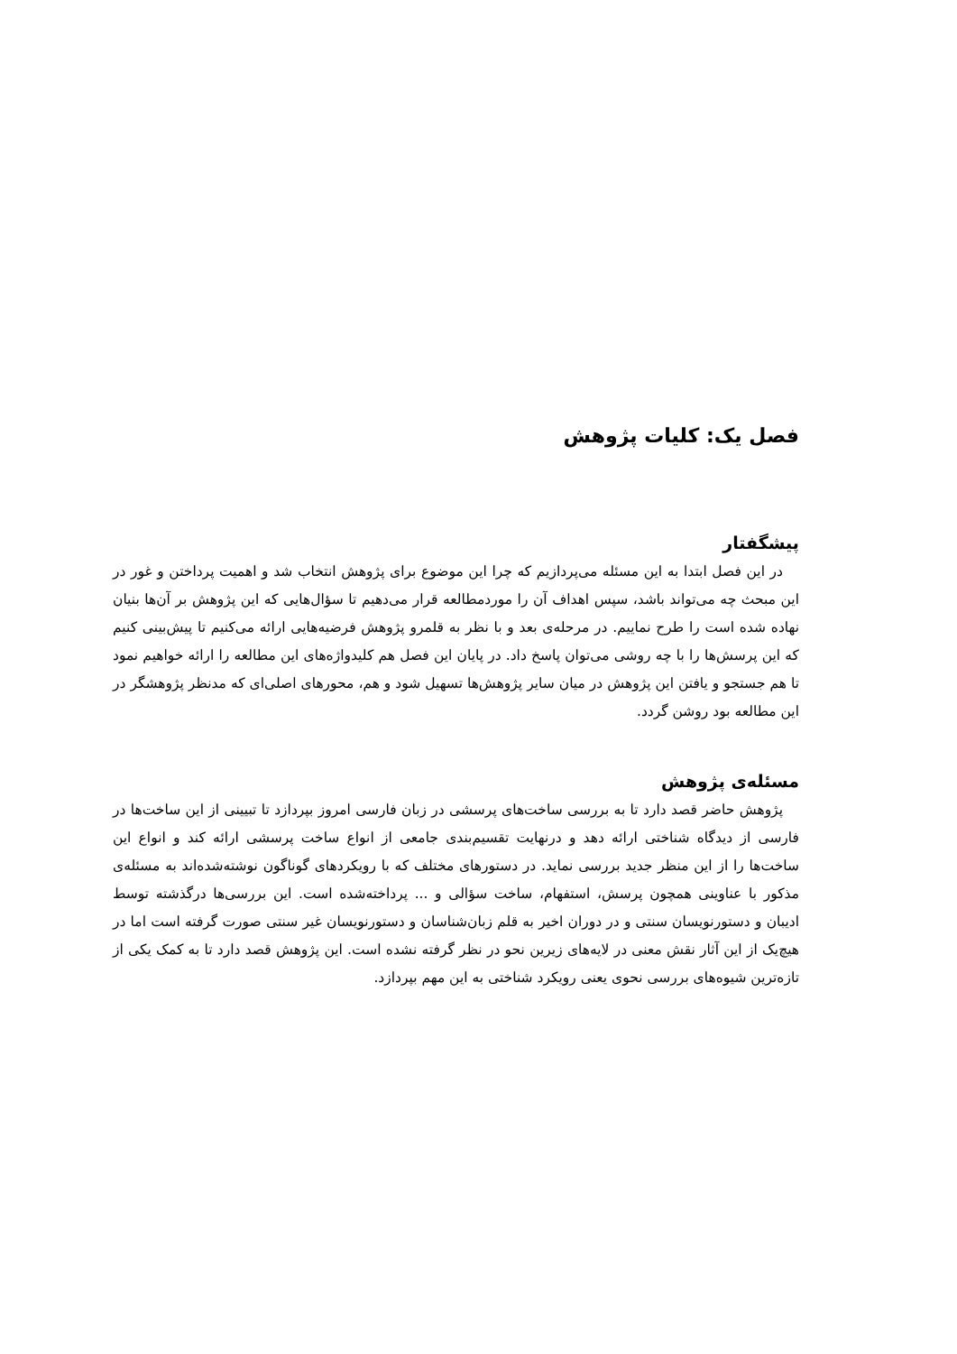فصل یک: کلیات پژوهش
پیشگفتار
در این فصل ابتدا به این مسئله می‌پردازیم که چرا این موضوع برای پژوهش انتخاب شد و اهمیت پرداختن و غور در این مبحث چه می‌تواند باشد، سپس اهداف آن را موردمطالعه قرار می‌دهیم تا سؤال‌هایی که این پژوهش بر آن‌ها بنیان نهاده شده است را طرح نماییم. در مرحله‌ی بعد و با نظر به قلمرو پژوهش فرضیه‌هایی ارائه می‌کنیم تا پیش‌بینی کنیم که این پرسش‌ها را با چه روشی می‌توان پاسخ داد. در پایان این فصل هم کلیدواژه‌های این مطالعه را ارائه خواهیم نمود تا هم جستجو و یافتن این پژوهش در میان سایر پژوهش‌ها تسهیل شود و هم، محورهای اصلی‌ای که مدنظر پژوهشگر در این مطالعه بود روشن گردد.
مسئله‌ی پژوهش
پژوهش حاضر قصد دارد تا به بررسی ساخت‌های پرسشی در زبان فارسی امروز بپردازد تا تبیینی از این ساخت‌ها در فارسی از دیدگاه شناختی ارائه دهد و درنهایت تقسیم‌بندی جامعی از انواع ساخت پرسشی ارائه کند و انواع این ساخت‌ها را از این منظر جدید بررسی نماید. در دستورهای مختلف که با رویکردهای گوناگون نوشته‌شده‌اند به مسئله‌ی مذکور با عناوینی همچون پرسش، استفهام، ساخت سؤالی و ... پرداخته‌شده است. این بررسی‌ها درگذشته توسط ادیبان و دستورنویسان سنتی و در دوران اخیر به قلم زبان‌شناسان و دستورنویسان غیر سنتی صورت گرفته است اما در هیچ‌یک از این آثار نقش معنی در لایه‌های زیرین نحو در نظر گرفته نشده است. این پژوهش قصد دارد تا به کمک یکی از تازه‌ترین شیوه‌های بررسی نحوی یعنی رویکرد شناختی به این مهم بپردازد.